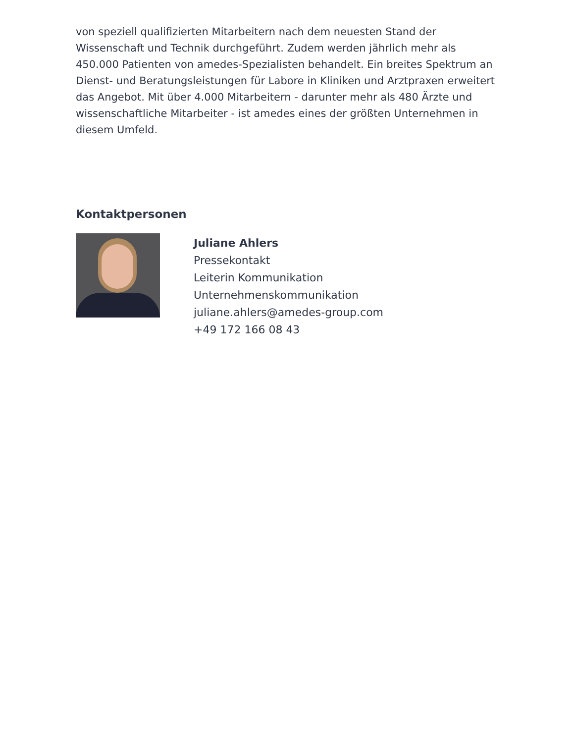von speziell qualifizierten Mitarbeitern nach dem neuesten Stand der Wissenschaft und Technik durchgeführt. Zudem werden jährlich mehr als 450.000 Patienten von amedes-Spezialisten behandelt. Ein breites Spektrum an Dienst- und Beratungsleistungen für Labore in Kliniken und Arztpraxen erweitert das Angebot. Mit über 4.000 Mitarbeitern - darunter mehr als 480 Ärzte und wissenschaftliche Mitarbeiter - ist amedes eines der größten Unternehmen in diesem Umfeld.
Kontaktpersonen
Juliane Ahlers
Pressekontakt
Leiterin Kommunikation
Unternehmenskommunikation
juliane.ahlers@amedes-group.com
+49 172 166 08 43